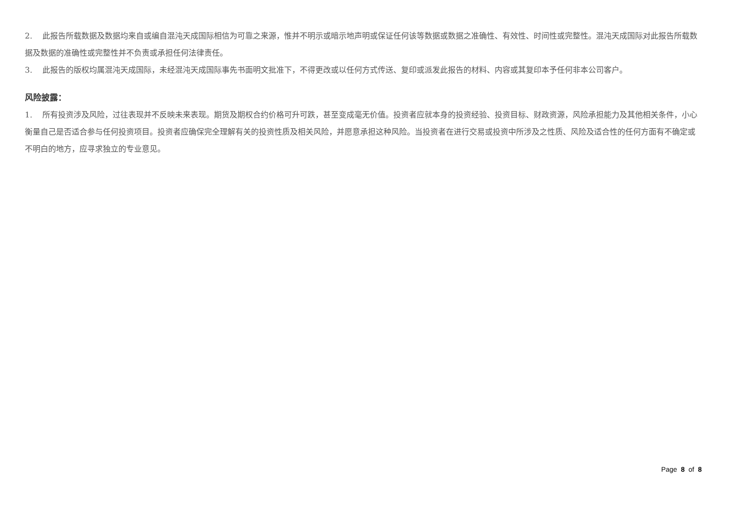2. 此报告所载数据及数据均来自或编自混沌天成国际相信为可靠之来源，惟并不明示或暗示地声明或保证任何该等数据或数据之准确性、有效性、时间性或完整性。混沌天成国际对此报告所载数据及数据的准确性或完整性并不负责或承担任何法律责任。
3. 此报告的版权均属混沌天成国际，未经混沌天成国际事先书面明文批准下，不得更改或以任何方式传送、复印或派发此报告的材料、内容或其复印本予任何非本公司客户。
风险披露：
1. 所有投资涉及风险，过往表现并不反映未来表现。期货及期权合约价格可升可跌，甚至变成毫无价值。投资者应就本身的投资经验、投资目标、财政资源，风险承担能力及其他相关条件，小心衡量自己是否适合参与任何投资项目。投资者应确保完全理解有关的投资性质及相关风险，并愿意承担这种风险。当投资者在进行交易或投资中所涉及之性质、风险及适合性的任何方面有不确定或不明白的地方，应寻求独立的专业意见。
Page 8 of 8